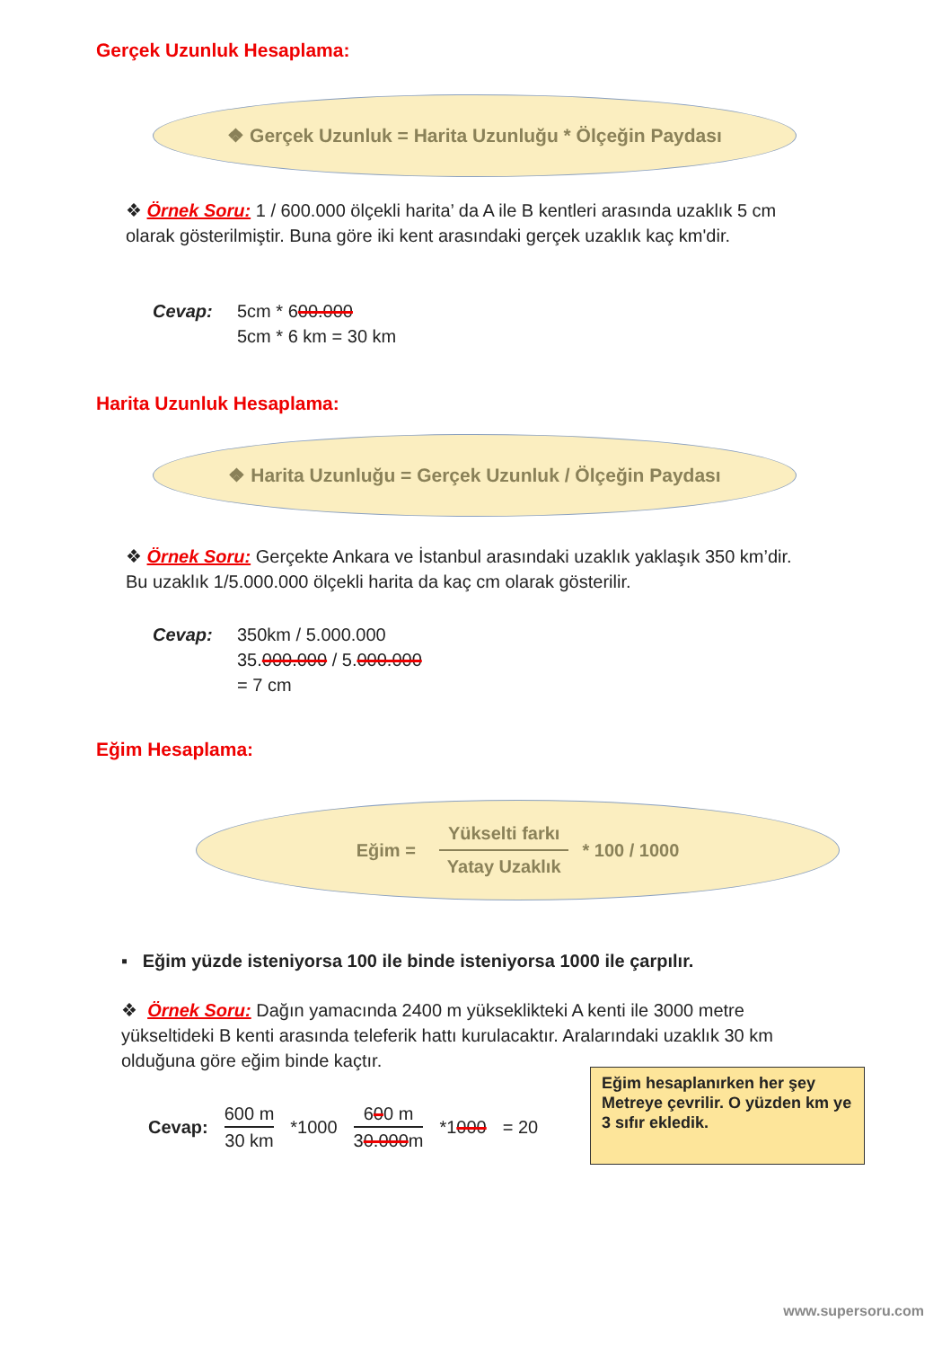Gerçek Uzunluk Hesaplama:
❖ Gerçek Uzunluk = Harita Uzunluğu * Ölçeğin Paydası
❖ Örnek Soru: 1 / 600.000 ölçekli harita’ da A ile B kentleri arasında uzaklık 5 cm olarak gösterilmiştir. Buna göre iki kent arasındaki gerçek uzaklık kaç km'dir.
Cevap:
5cm * 600.000
5cm * 6 km = 30 km
Harita Uzunluk Hesaplama:
❖ Harita Uzunluğu = Gerçek Uzunluk / Ölçeğin Paydası
❖ Örnek Soru: Gerçekte Ankara ve İstanbul arasındaki uzaklık yaklaşık 350 km’dir. Bu uzaklık 1/5.000.000 ölçekli harita da kaç cm olarak gösterilir.
Cevap:
350km / 5.000.000
35.000.000 / 5.000.000
= 7 cm
Eğim Hesaplama:
Eğim = Yükselti farkı Yatay Uzaklık * 100 / 1000
▪ Eğim yüzde isteniyorsa 100 ile binde isteniyorsa 1000 ile çarpılır.
❖ Örnek Soru: Dağın yamacında 2400 m yükseklikteki A kenti ile 3000 metre yükseltideki B kenti arasında teleferik hattı kurulacaktır. Aralarındaki uzaklık 30 km olduğuna göre eğim binde kaçtır.
Cevap: 600 m
30 km *1000 600 m
30.000m *1000 = 20
Eğim hesaplanırken her şey Metreye çevrilir. O yüzden km ye 3 sıfır ekledik.
www.supersoru.com